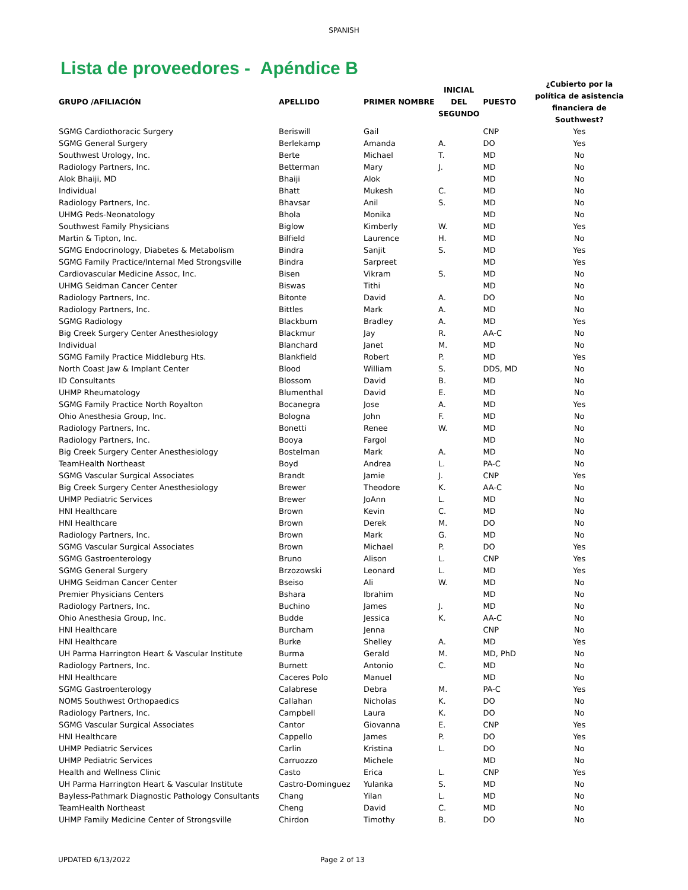SPANISH
Lista de proveedores - Apéndice B
| GRUPO /AFILIACIÓN | APELLIDO | PRIMER NOMBRE | INICIAL DEL SEGUNDO | PUESTO | ¿Cubierto por la política de asistencia financiera de Southwest? |
| --- | --- | --- | --- | --- | --- |
| SGMG Cardiothoracic Surgery | Beriswill | Gail | | CNP | Yes |
| SGMG General Surgery | Berlekamp | Amanda | A. | DO | Yes |
| Southwest Urology, Inc. | Berte | Michael | T. | MD | No |
| Radiology Partners, Inc. | Betterman | Mary | J. | MD | No |
| Alok Bhaiji, MD | Bhaiji | Alok | | MD | No |
| Individual | Bhatt | Mukesh | C. | MD | No |
| Radiology Partners, Inc. | Bhavsar | Anil | S. | MD | No |
| UHMG Peds-Neonatology | Bhola | Monika | | MD | No |
| Southwest Family Physicians | Biglow | Kimberly | W. | MD | Yes |
| Martin & Tipton, Inc. | Bilfield | Laurence | H. | MD | No |
| SGMG Endocrinology, Diabetes & Metabolism | Bindra | Sanjit | S. | MD | Yes |
| SGMG Family Practice/Internal Med Strongsville | Bindra | Sarpreet | | MD | Yes |
| Cardiovascular Medicine Assoc, Inc. | Bisen | Vikram | S. | MD | No |
| UHMG Seidman Cancer Center | Biswas | Tithi | | MD | No |
| Radiology Partners, Inc. | Bitonte | David | A. | DO | No |
| Radiology Partners, Inc. | Bittles | Mark | A. | MD | No |
| SGMG Radiology | Blackburn | Bradley | A. | MD | Yes |
| Big Creek Surgery Center Anesthesiology | Blackmur | Jay | R. | AA-C | No |
| Individual | Blanchard | Janet | M. | MD | No |
| SGMG Family Practice Middleburg Hts. | Blankfield | Robert | P. | MD | Yes |
| North Coast Jaw & Implant Center | Blood | William | S. | DDS, MD | No |
| ID Consultants | Blossom | David | B. | MD | No |
| UHMP Rheumatology | Blumenthal | David | E. | MD | No |
| SGMG Family Practice North Royalton | Bocanegra | Jose | A. | MD | Yes |
| Ohio Anesthesia Group, Inc. | Bologna | John | F. | MD | No |
| Radiology Partners, Inc. | Bonetti | Renee | W. | MD | No |
| Radiology Partners, Inc. | Booya | Fargol | | MD | No |
| Big Creek Surgery Center Anesthesiology | Bostelman | Mark | A. | MD | No |
| TeamHealth Northeast | Boyd | Andrea | L. | PA-C | No |
| SGMG Vascular Surgical Associates | Brandt | Jamie | J. | CNP | Yes |
| Big Creek Surgery Center Anesthesiology | Brewer | Theodore | K. | AA-C | No |
| UHMP Pediatric Services | Brewer | JoAnn | L. | MD | No |
| HNI Healthcare | Brown | Kevin | C. | MD | No |
| HNI Healthcare | Brown | Derek | M. | DO | No |
| Radiology Partners, Inc. | Brown | Mark | G. | MD | No |
| SGMG Vascular Surgical Associates | Brown | Michael | P. | DO | Yes |
| SGMG Gastroenterology | Bruno | Alison | L. | CNP | Yes |
| SGMG General Surgery | Brzozowski | Leonard | L. | MD | Yes |
| UHMG Seidman Cancer Center | Bseiso | Ali | W. | MD | No |
| Premier Physicians Centers | Bshara | Ibrahim | | MD | No |
| Radiology Partners, Inc. | Buchino | James | J. | MD | No |
| Ohio Anesthesia Group, Inc. | Budde | Jessica | K. | AA-C | No |
| HNI Healthcare | Burcham | Jenna | | CNP | No |
| HNI Healthcare | Burke | Shelley | A. | MD | Yes |
| UH Parma Harrington Heart & Vascular Institute | Burma | Gerald | M. | MD, PhD | No |
| Radiology Partners, Inc. | Burnett | Antonio | C. | MD | No |
| HNI Healthcare | Caceres Polo | Manuel | | MD | No |
| SGMG Gastroenterology | Calabrese | Debra | M. | PA-C | Yes |
| NOMS Southwest Orthopaedics | Callahan | Nicholas | K. | DO | No |
| Radiology Partners, Inc. | Campbell | Laura | K. | DO | No |
| SGMG Vascular Surgical Associates | Cantor | Giovanna | E. | CNP | Yes |
| HNI Healthcare | Cappello | James | P. | DO | Yes |
| UHMP Pediatric Services | Carlin | Kristina | L. | DO | No |
| UHMP Pediatric Services | Carruozzo | Michele | | MD | No |
| Health and Wellness Clinic | Casto | Erica | L. | CNP | Yes |
| UH Parma Harrington Heart & Vascular Institute | Castro-Dominguez | Yulanka | S. | MD | No |
| Bayless-Pathmark Diagnostic Pathology Consultants | Chang | Yilan | L. | MD | No |
| TeamHealth Northeast | Cheng | David | C. | MD | No |
| UHMP Family Medicine Center of Strongsville | Chirdon | Timothy | B. | DO | No |
UPDATED 6/13/2022 Page 2 of 13